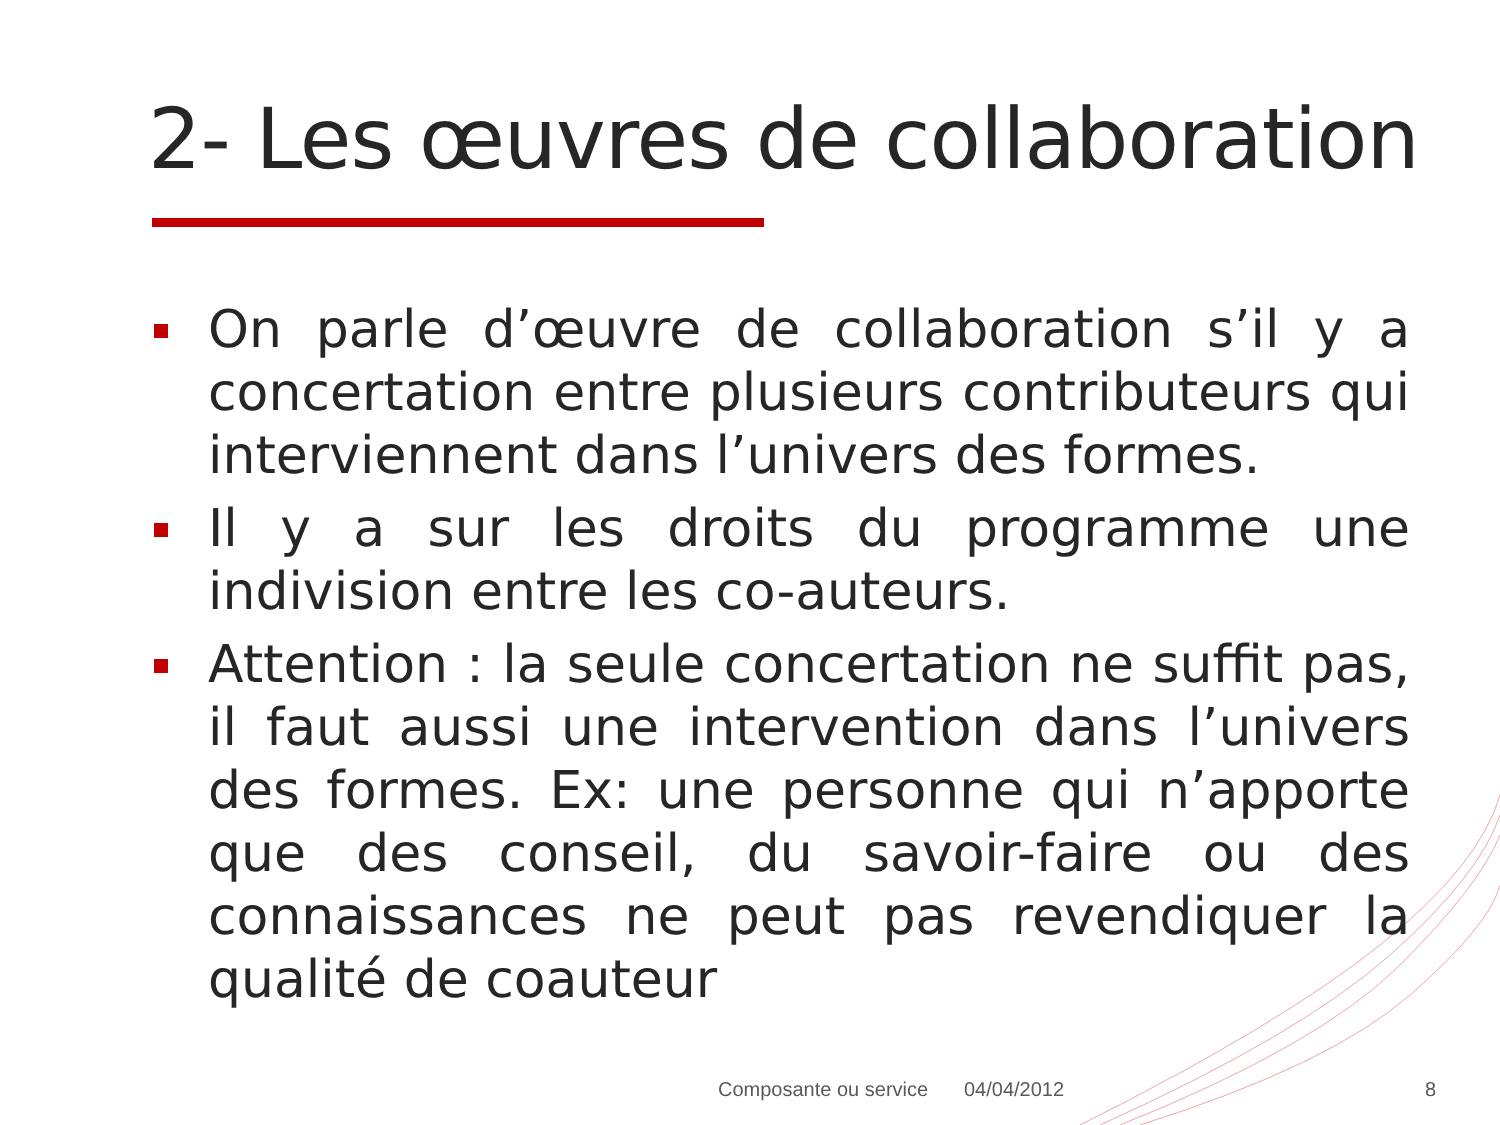2- Les œuvres de collaboration
On parle d’œuvre de collaboration s’il y a concertation entre plusieurs contributeurs qui interviennent dans l’univers des formes.
Il y a sur les droits du programme une indivision entre les co-auteurs.
Attention : la seule concertation ne suffit pas, il faut aussi une intervention dans l’univers des formes. Ex: une personne qui n’apporte que des conseil, du savoir-faire ou des connaissances ne peut pas revendiquer la qualité de coauteur
Composante ou service 04/04/2012 8